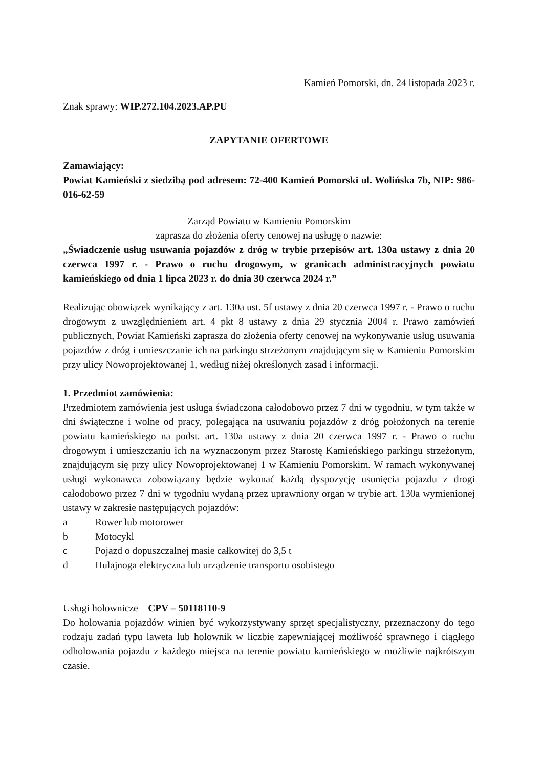Kamień Pomorski, dn. 24 listopada 2023 r.
Znak sprawy: WIP.272.104.2023.AP.PU
ZAPYTANIE OFERTOWE
Zamawiający:
Powiat Kamieński z siedzibą pod adresem: 72-400 Kamień Pomorski ul. Wolińska 7b, NIP: 986-016-62-59
Zarząd Powiatu w Kamieniu Pomorskim
zaprasza do złożenia oferty cenowej na usługę o nazwie:
„Świadczenie usług usuwania pojazdów z dróg w trybie przepisów art. 130a ustawy z dnia 20 czerwca 1997 r. - Prawo o ruchu drogowym, w granicach administracyjnych powiatu kamieńskiego od dnia 1 lipca 2023 r. do dnia 30 czerwca 2024 r.”
Realizując obowiązek wynikający z art. 130a ust. 5f ustawy z dnia 20 czerwca 1997 r. - Prawo o ruchu drogowym z uwzględnieniem art. 4 pkt 8 ustawy z dnia 29 stycznia 2004 r. Prawo zamówień publicznych, Powiat Kamieński zaprasza do złożenia oferty cenowej na wykonywanie usług usuwania pojazdów z dróg i umieszczanie ich na parkingu strzeżonym znajdującym się w Kamieniu Pomorskim przy ulicy Nowoprojektowanej 1, według niżej określonych zasad i informacji.
1. Przedmiot zamówienia:
Przedmiotem zamówienia jest usługa świadczona całodobowo przez 7 dni w tygodniu, w tym także w dni świąteczne i wolne od pracy, polegająca na usuwaniu pojazdów z dróg położonych na terenie powiatu kamieńskiego na podst. art. 130a ustawy z dnia 20 czerwca 1997 r. - Prawo o ruchu drogowym i umieszczaniu ich na wyznaczonym przez Starostę Kamieńskiego parkingu strzeżonym, znajdującym się przy ulicy Nowoprojektowanej 1 w Kamieniu Pomorskim. W ramach wykonywanej usługi wykonawca zobowiązany będzie wykonać każdą dyspozycję usunięcia pojazdu z drogi całodobowo przez 7 dni w tygodniu wydaną przez uprawniony organ w trybie art. 130a wymienionej ustawy w zakresie następujących pojazdów:
a Rower lub motorower
b Motocykl
c Pojazd o dopuszczalnej masie całkowitej do 3,5 t
d Hulajnoga elektryczna lub urządzenie transportu osobistego
Usługi holownicze – CPV – 50118110-9
Do holowania pojazdów winien być wykorzystywany sprzęt specjalistyczny, przeznaczony do tego rodzaju zadań typu laweta lub holownik w liczbie zapewniającej możliwość sprawnego i ciągłego odholowania pojazdu z każdego miejsca na terenie powiatu kamieńskiego w możliwie najkrótszym czasie.